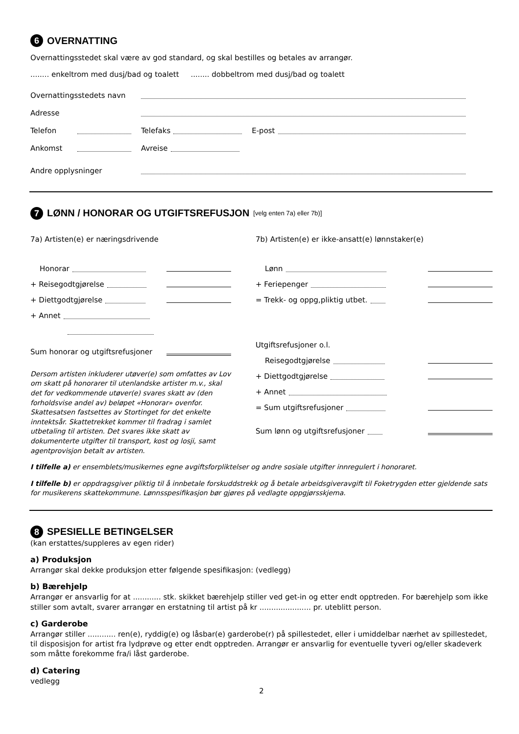6 OVERNATTING
Overnattingsstedet skal være av god standard, og skal bestilles og betales av arrangør.
........ enkeltrom med dusj/bad og toalett ........ dobbeltrom med dusj/bad og toalett
Overnattingsstedets navn
Adresse
Telefon Telefaks E-post
Ankomst Avreise
Andre opplysninger
7 LØNN / HONORAR OG UTGIFTSREFUSJON [velg enten 7a) eller 7b)]
7a) Artisten(e) er næringsdrivende
Honorar
+ Reisegodtgjørelse
+ Diettgodtgjørelse
+ Annet
Sum honorar og utgiftsrefusjoner
Dersom artisten inkluderer utøver(e) som omfattes av Lov om skatt på honorarer til utenlandske artister m.v., skal det for vedkommende utøver(e) svares skatt av (den forholdsvise andel av) beløpet «Honorar» ovenfor. Skattesatsen fastsettes av Stortinget for det enkelte inntektsår. Skattetrekket kommer til fradrag i samlet utbetaling til artisten. Det svares ikke skatt av dokumenterte utgifter til transport, kost og losji, samt agentprovisjon betalt av artisten.
7b) Artisten(e) er ikke-ansatt(e) lønnstaker(e)
Lønn
+ Feriepenger
= Trekk- og oppg,pliktig utbet.
Utgiftsrefusjoner o.l.
Reisegodtgjørelse
+ Diettgodtgjørelse
+ Annet
= Sum utgiftsrefusjoner
Sum lønn og utgiftsrefusjoner
I tilfelle a) er ensemblets/musikernes egne avgiftsforpliktelser og andre sosiale utgifter innregulert i honoraret.
I tilfelle b) er oppdragsgiver pliktig til å innbetale forskuddstrekk og å betale arbeidsgiveravgift til Foketrygden etter gjeldende sats for musikerens skattekommune. Lønnsspesifikasjon bør gjøres på vedlagte oppgjørsskjema.
8 SPESIELLE BETINGELSER
(kan erstattes/suppleres av egen rider)
a) Produksjon
Arrangør skal dekke produksjon etter følgende spesifikasjon: (vedlegg)
b) Bærehjelp
Arrangør er ansvarlig for at ............ stk. skikket bærehjelp stiller ved get-in og etter endt opptreden. For bærehjelp som ikke stiller som avtalt, svarer arrangør en erstatning til artist på kr ...................... pr. uteblitt person.
c) Garderobe
Arrangør stiller ............ ren(e), ryddig(e) og låsbar(e) garderobe(r) på spillestedet, eller i umiddelbar nærhet av spillestedet, til disposisjon for artist fra lydprøve og etter endt opptreden. Arrangør er ansvarlig for eventuelle tyveri og/eller skadeverk som måtte forekomme fra/i låst garderobe.
d) Catering
vedlegg
2